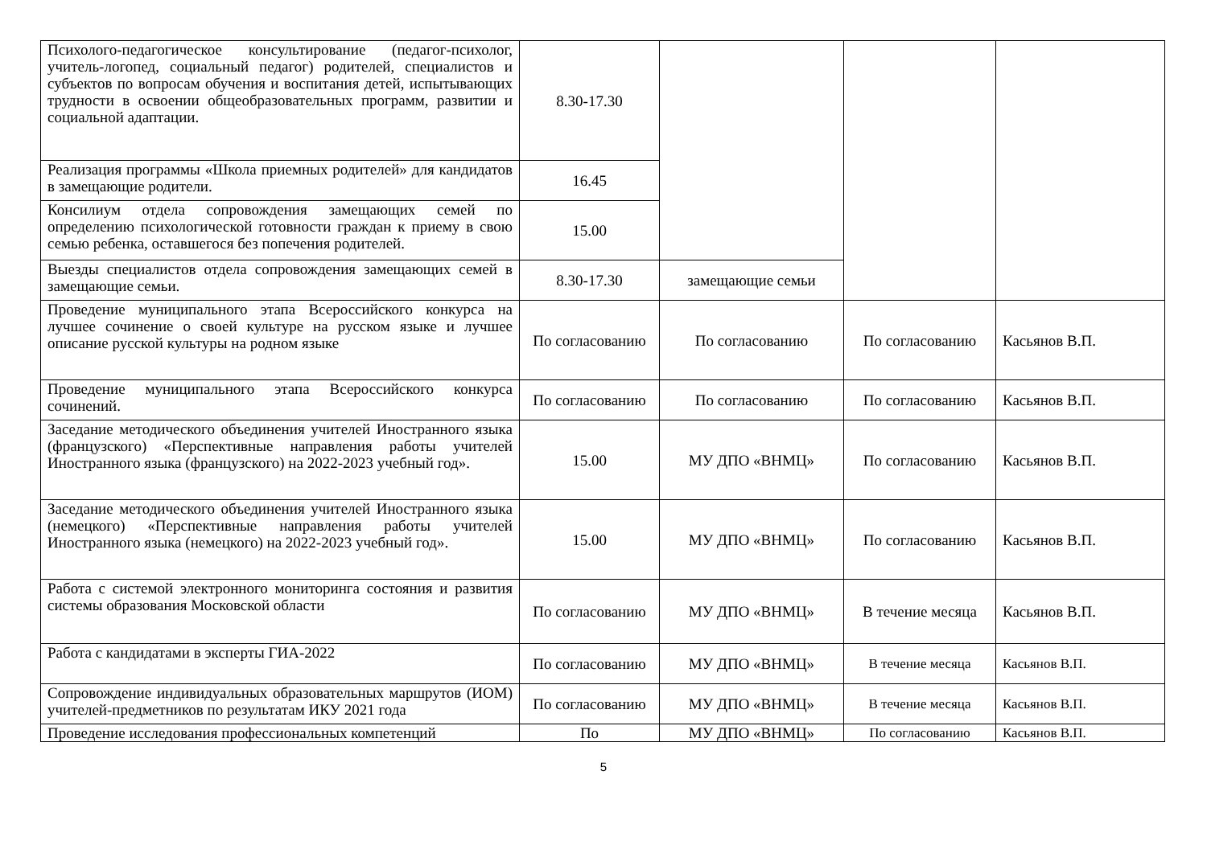| Психолого-педагогическое консультирование (педагог-психолог, учитель-логопед, социальный педагог) родителей, специалистов и субъектов по вопросам обучения и воспитания детей, испытывающих трудности в освоении общеобразовательных программ, развитии и социальной адаптации. | 8.30-17.30 | | | |
| Реализация программы «Школа приемных родителей» для кандидатов в замещающие родители. | 16.45 | | | |
| Консилиум отдела сопровождения замещающих семей по определению психологической готовности граждан к приему в свою семью ребенка, оставшегося без попечения родителей. | 15.00 | | | |
| Выезды специалистов отдела сопровождения замещающих семей в замещающие семьи. | 8.30-17.30 | замещающие семьи | | |
| Проведение муниципального этапа Всероссийского конкурса на лучшее сочинение о своей культуре на русском языке и лучшее описание русской культуры на родном языке | По согласованию | По согласованию | По согласованию | Касьянов В.П. |
| Проведение муниципального этапа Всероссийского конкурса сочинений. | По согласованию | По согласованию | По согласованию | Касьянов В.П. |
| Заседание методического объединения учителей Иностранного языка (французского) «Перспективные направления работы учителей Иностранного языка (французского) на 2022-2023 учебный год». | 15.00 | МУ ДПО «ВНМЦ» | По согласованию | Касьянов В.П. |
| Заседание методического объединения учителей Иностранного языка (немецкого) «Перспективные направления работы учителей Иностранного языка (немецкого) на 2022-2023 учебный год». | 15.00 | МУ ДПО «ВНМЦ» | По согласованию | Касьянов В.П. |
| Работа с системой электронного мониторинга состояния и развития системы образования Московской области | По согласованию | МУ ДПО «ВНМЦ» | В течение месяца | Касьянов В.П. |
| Работа с кандидатами в эксперты ГИА-2022 | По согласованию | МУ ДПО «ВНМЦ» | В течение месяца | Касьянов В.П. |
| Сопровождение индивидуальных образовательных маршрутов (ИОМ) учителей-предметников по результатам ИКУ 2021 года | По согласованию | МУ ДПО «ВНМЦ» | В течение месяца | Касьянов В.П. |
| Проведение исследования профессиональных компетенций | По | МУ ДПО «ВНМЦ» | По согласованию | Касьянов В.П. |
5